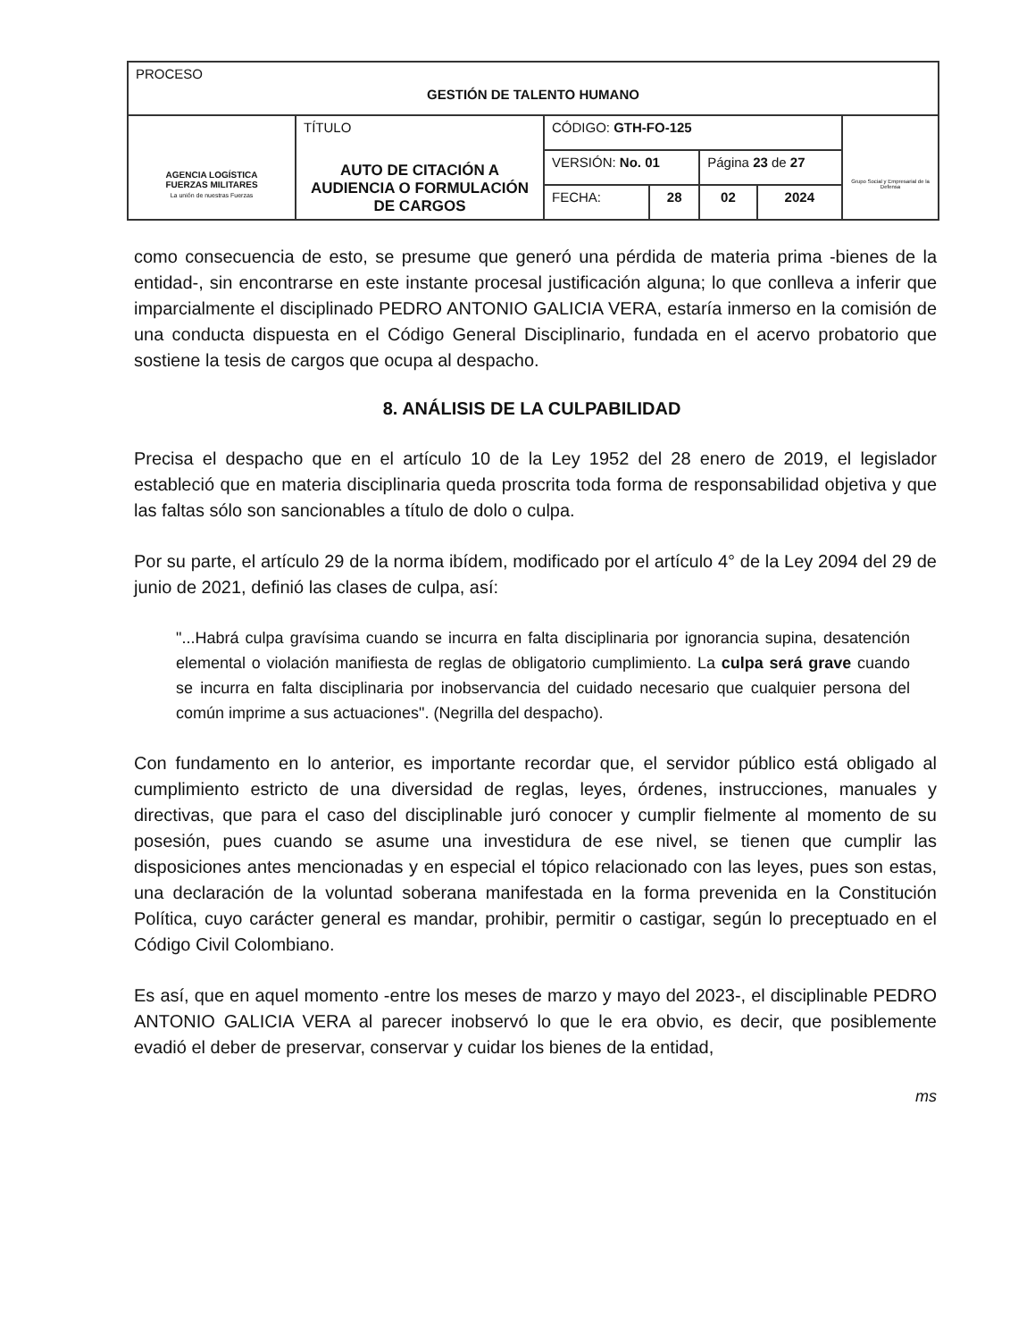| PROCESO GESTIÓN DE TALENTO HUMANO | | | | | | |
| AGENCIA LOGÍSTICA FUERZAS MILITARES La unión de nuestras Fuerzas | TÍTULO AUTO DE CITACIÓN A AUDIENCIA O FORMULACIÓN DE CARGOS | CÓDIGO: GTH-FO-125 | | | | Grupo Social y Empresarial de la Defensa |
| | | VERSIÓN: No. 01 | | Página 23 de 27 | | |
| | | FECHA: | 28 | 02 | 2024 | |
como consecuencia de esto, se presume que generó una pérdida de materia prima -bienes de la entidad-, sin encontrarse en este instante procesal justificación alguna; lo que conlleva a inferir que imparcialmente el disciplinado PEDRO ANTONIO GALICIA VERA, estaría inmerso en la comisión de una conducta dispuesta en el Código General Disciplinario, fundada en el acervo probatorio que sostiene la tesis de cargos que ocupa al despacho.
8. ANÁLISIS DE LA CULPABILIDAD
Precisa el despacho que en el artículo 10 de la Ley 1952 del 28 enero de 2019, el legislador estableció que en materia disciplinaria queda proscrita toda forma de responsabilidad objetiva y que las faltas sólo son sancionables a título de dolo o culpa.
Por su parte, el artículo 29 de la norma ibídem, modificado por el artículo 4° de la Ley 2094 del 29 de junio de 2021, definió las clases de culpa, así:
"...Habrá culpa gravísima cuando se incurra en falta disciplinaria por ignorancia supina, desatención elemental o violación manifiesta de reglas de obligatorio cumplimiento. La culpa será grave cuando se incurra en falta disciplinaria por inobservancia del cuidado necesario que cualquier persona del común imprime a sus actuaciones". (Negrilla del despacho).
Con fundamento en lo anterior, es importante recordar que, el servidor público está obligado al cumplimiento estricto de una diversidad de reglas, leyes, órdenes, instrucciones, manuales y directivas, que para el caso del disciplinable juró conocer y cumplir fielmente al momento de su posesión, pues cuando se asume una investidura de ese nivel, se tienen que cumplir las disposiciones antes mencionadas y en especial el tópico relacionado con las leyes, pues son estas, una declaración de la voluntad soberana manifestada en la forma prevenida en la Constitución Política, cuyo carácter general es mandar, prohibir, permitir o castigar, según lo preceptuado en el Código Civil Colombiano.
Es así, que en aquel momento -entre los meses de marzo y mayo del 2023-, el disciplinable PEDRO ANTONIO GALICIA VERA al parecer inobservó lo que le era obvio, es decir, que posiblemente evadió el deber de preservar, conservar y cuidar los bienes de la entidad,
ms